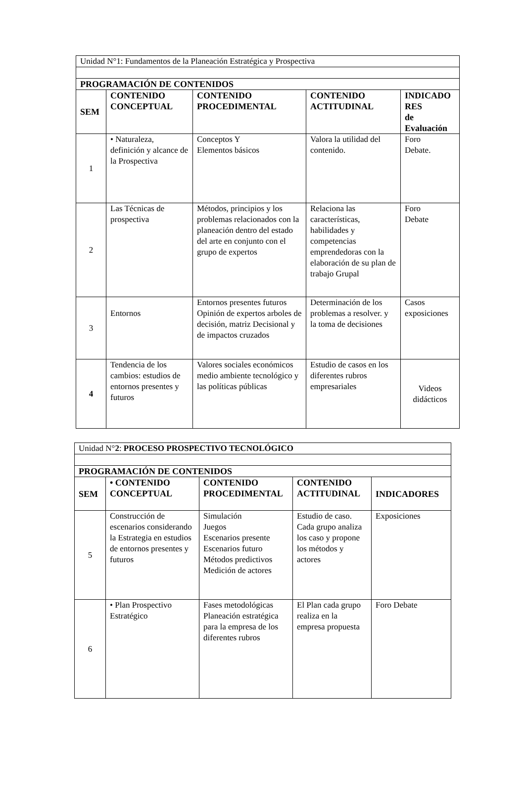| Unidad N°1: Fundamentos de la Planeación Estratégica y Prospectiva | | | | |
| PROGRAMACIÓN DE CONTENIDOS | | | | |
| SEM | CONTENIDO CONCEPTUAL | CONTENIDO PROCEDIMENTAL | CONTENIDO ACTITUDINAL | INDICADO RES de Evaluación |
| 1 | • Naturaleza, definición y alcance de la Prospectiva | Conceptos Y Elementos básicos | Valora la utilidad del contenido. | Foro Debate. |
| 2 | Las Técnicas de prospectiva | Métodos, principios y los problemas relacionados con la planeación dentro del estado del arte en conjunto con el grupo de expertos | Relaciona las características, habilidades y competencias emprendedoras con la elaboración de su plan de trabajo Grupal | Foro Debate |
| 3 | Entornos | Entornos presentes futuros Opinión de expertos arboles de decisión, matriz Decisional y de impactos cruzados | Determinación de los problemas a resolver. y la toma de decisiones | Casos exposiciones |
| 4 | Tendencia de los cambios: estudios de entornos presentes y futuros | Valores sociales económicos medio ambiente tecnológico y las políticas públicas | Estudio de casos en los diferentes rubros empresariales | Videos didácticos |
| Unidad N° 2 : PROCESO PROSPECTIVO TECNOLÓGICO | | | | |
| PROGRAMACIÓN DE CONTENIDOS | | | | |
| SEM | • CONTENIDO CONCEPTUAL | CONTENIDO PROCEDIMENTAL | CONTENIDO ACTITUDINAL | INDICADORES |
| 5 | Construcción de escenarios considerando la Estrategia en estudios de entornos presentes y futuros | Simulación Juegos Escenarios presente Escenarios futuro Métodos predictivos Medición de actores | Estudio de caso. Cada grupo analiza los caso y propone los métodos y actores | Exposiciones |
| 6 | • Plan Prospectivo Estratégico | Fases metodológicas Planeación estratégica para la empresa de los diferentes rubros | El Plan cada grupo realiza en la empresa propuesta | Foro Debate |